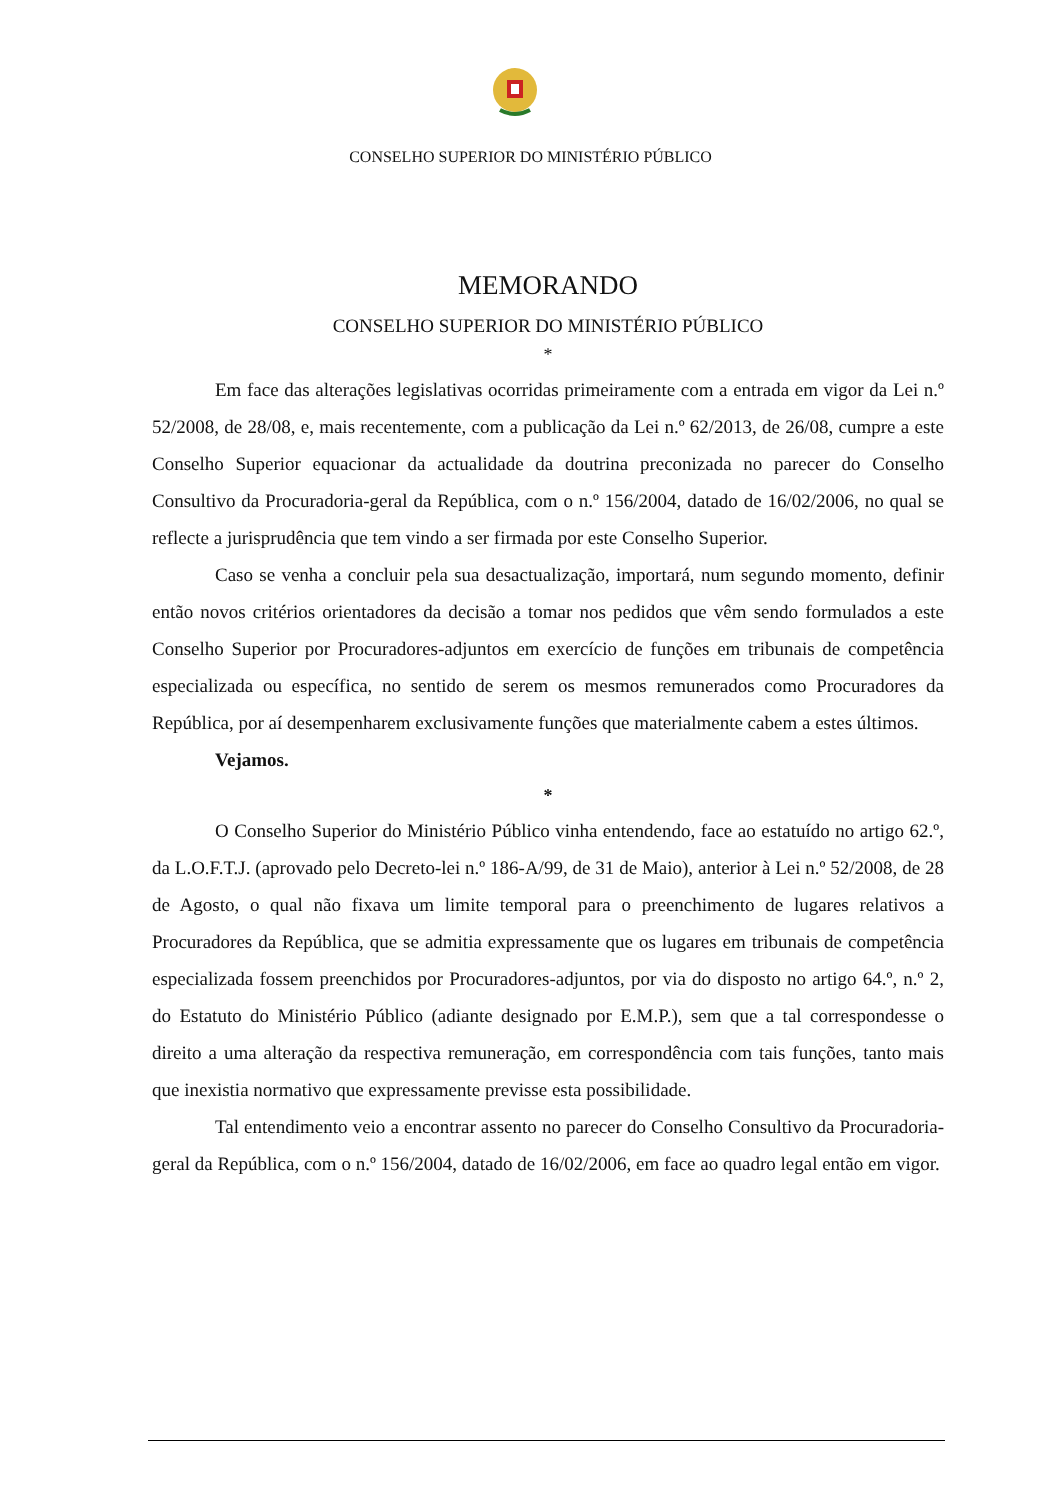CONSELHO SUPERIOR DO MINISTÉRIO PÚBLICO
MEMORANDO
CONSELHO SUPERIOR DO MINISTÉRIO PÚBLICO
*
Em face das alterações legislativas ocorridas primeiramente com a entrada em vigor da Lei n.º 52/2008, de 28/08, e, mais recentemente, com a publicação da Lei n.º 62/2013, de 26/08, cumpre a este Conselho Superior equacionar da actualidade da doutrina preconizada no parecer do Conselho Consultivo da Procuradoria-geral da República, com o n.º 156/2004, datado de 16/02/2006, no qual se reflecte a jurisprudência que tem vindo a ser firmada por este Conselho Superior.
Caso se venha a concluir pela sua desactualização, importará, num segundo momento, definir então novos critérios orientadores da decisão a tomar nos pedidos que vêm sendo formulados a este Conselho Superior por Procuradores-adjuntos em exercício de funções em tribunais de competência especializada ou específica, no sentido de serem os mesmos remunerados como Procuradores da República, por aí desempenharem exclusivamente funções que materialmente cabem a estes últimos.
Vejamos.
*
O Conselho Superior do Ministério Público vinha entendendo, face ao estatuído no artigo 62.º, da L.O.F.T.J. (aprovado pelo Decreto-lei n.º 186-A/99, de 31 de Maio), anterior à Lei n.º 52/2008, de 28 de Agosto, o qual não fixava um limite temporal para o preenchimento de lugares relativos a Procuradores da República, que se admitia expressamente que os lugares em tribunais de competência especializada fossem preenchidos por Procuradores-adjuntos, por via do disposto no artigo 64.º, n.º 2, do Estatuto do Ministério Público (adiante designado por E.M.P.), sem que a tal correspondesse o direito a uma alteração da respectiva remuneração, em correspondência com tais funções, tanto mais que inexistia normativo que expressamente previsse esta possibilidade.
Tal entendimento veio a encontrar assento no parecer do Conselho Consultivo da Procuradoria-geral da República, com o n.º 156/2004, datado de 16/02/2006, em face ao quadro legal então em vigor.